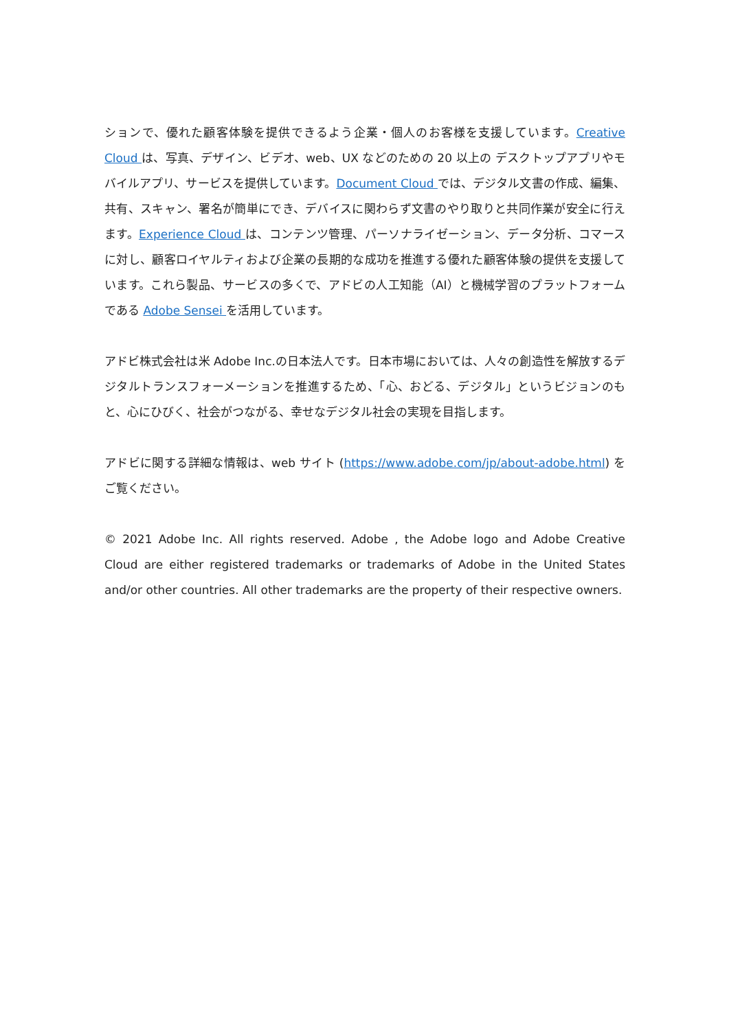ションで、優れた顧客体験を提供できるよう企業・個人のお客様を支援しています。Creative Cloud は、写真、デザイン、ビデオ、web、UX などのための 20 以上の デスクトップアプリやモバイルアプリ、サービスを提供しています。Document Cloud では、デジタル文書の作成、編集、共有、スキャン、署名が簡単にでき、デバイスに関わらず文書のやり取りと共同作業が安全に行えます。Experience Cloud は、コンテンツ管理、パーソナライゼーション、データ分析、コマースに対し、顧客ロイヤルティおよび企業の長期的な成功を推進する優れた顧客体験の提供を支援しています。これら製品、サービスの多くで、アドビの人工知能（AI）と機械学習のプラットフォームである Adobe Sensei を活用しています。
アドビ株式会社は米 Adobe Inc.の日本法人です。日本市場においては、人々の創造性を解放するデジタルトランスフォーメーションを推進するため、「心、おどる、デジタル」というビジョンのもと、心にひびく、社会がつながる、幸せなデジタル社会の実現を目指します。
アドビに関する詳細な情報は、web サイト (https://www.adobe.com/jp/about-adobe.html) をご覧ください。
© 2021 Adobe Inc. All rights reserved. Adobe , the Adobe logo and Adobe Creative Cloud are either registered trademarks or trademarks of Adobe in the United States and/or other countries. All other trademarks are the property of their respective owners.